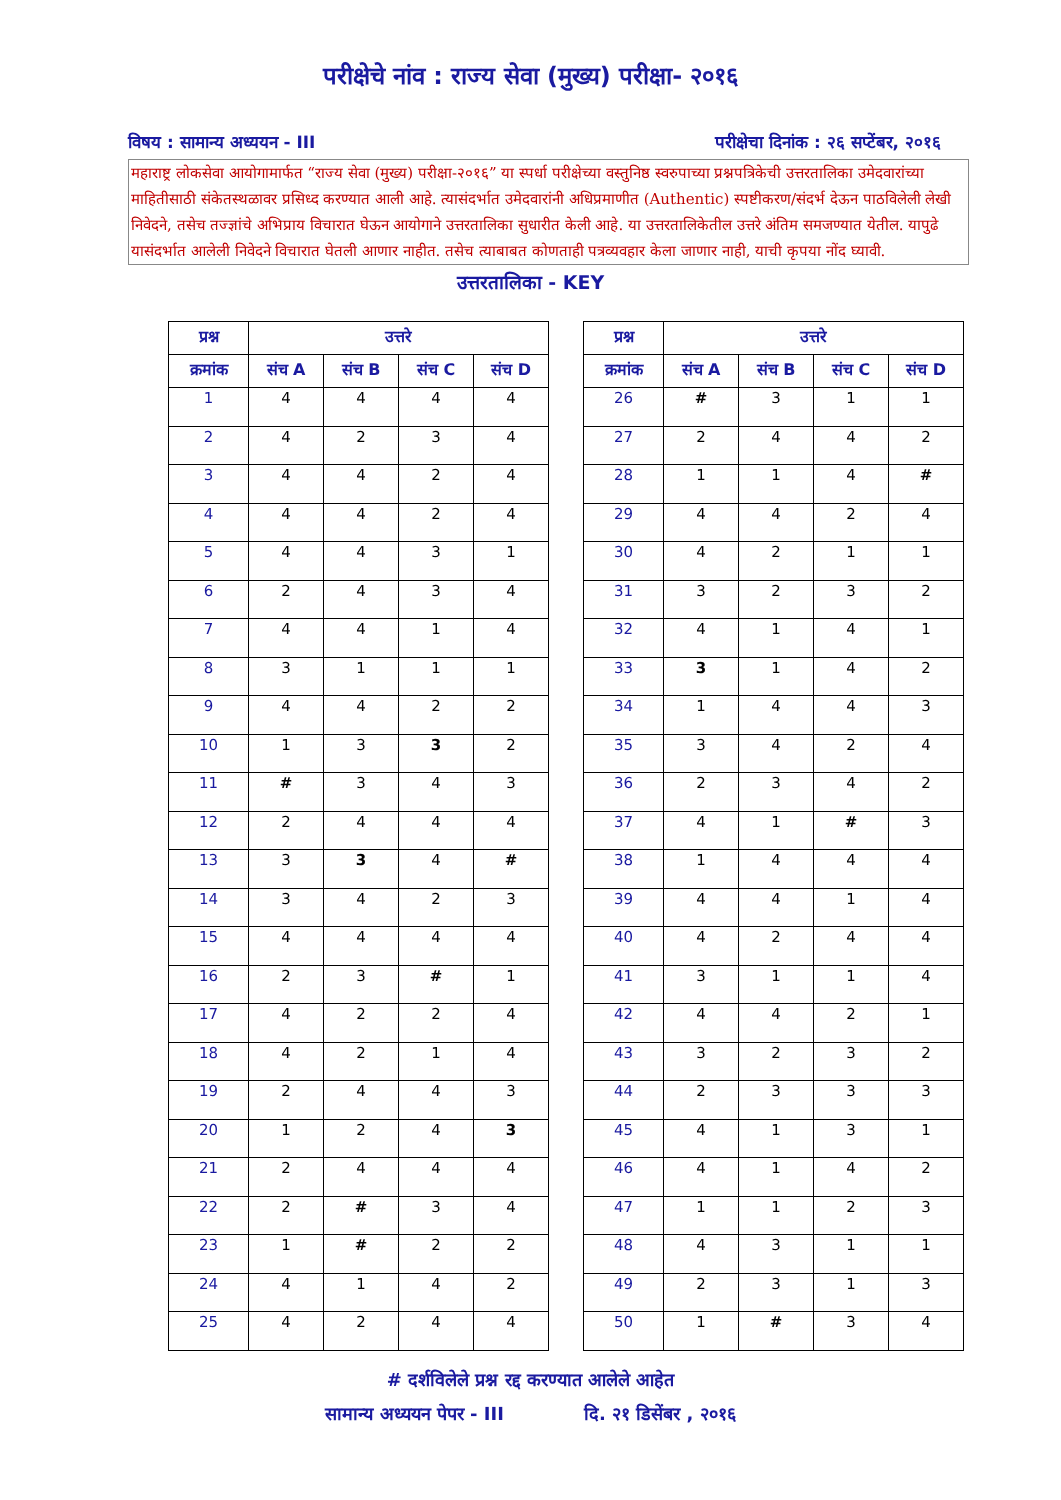परीक्षेचे नांव : राज्य सेवा (मुख्य) परीक्षा- २०१६
विषय : सामान्य अध्ययन - III परीक्षेचा दिनांक : २६ सप्टेंबर, २०१६
महाराष्ट्र लोकसेवा आयोगामार्फत “राज्य सेवा (मुख्य) परीक्षा-२०१६” या स्पर्धा परीक्षेच्या वस्तुनिष्ठ स्वरुपाच्या प्रश्नपत्रिकेची उत्तरतालिका उमेदवारांच्या माहितीसाठी संकेतस्थळावर प्रसिध्द करण्यात आली आहे. त्यासंदर्भात उमेदवारांनी अधिप्रमाणीत (Authentic) स्पष्टीकरण/संदर्भ देऊन पाठविलेली लेखी निवेदने, तसेच तज्ज्ञांचे अभिप्राय विचारात घेऊन आयोगाने उत्तरतालिका सुधारीत केली आहे. या उत्तरतालिकेतील उत्तरे अंतिम समजण्यात येतील. यापुढे यासंदर्भात आलेली निवेदने विचारात घेतली आणार नाहीत. तसेच त्याबाबत कोणताही पत्रव्यवहार केला जाणार नाही, याची कृपया नोंद घ्यावी.
उत्तरतालिका - KEY
| प्रश्न | उत्तरे | | | |
| --- | --- | --- | --- | --- |
| क्रमांक | संच A | संच B | संच C | संच D |
| 1 | 4 | 4 | 4 | 4 |
| 2 | 4 | 2 | 3 | 4 |
| 3 | 4 | 4 | 2 | 4 |
| 4 | 4 | 4 | 2 | 4 |
| 5 | 4 | 4 | 3 | 1 |
| 6 | 2 | 4 | 3 | 4 |
| 7 | 4 | 4 | 1 | 4 |
| 8 | 3 | 1 | 1 | 1 |
| 9 | 4 | 4 | 2 | 2 |
| 10 | 1 | 3 | 3 | 2 |
| 11 | # | 3 | 4 | 3 |
| 12 | 2 | 4 | 4 | 4 |
| 13 | 3 | 3 | 4 | # |
| 14 | 3 | 4 | 2 | 3 |
| 15 | 4 | 4 | 4 | 4 |
| 16 | 2 | 3 | # | 1 |
| 17 | 4 | 2 | 2 | 4 |
| 18 | 4 | 2 | 1 | 4 |
| 19 | 2 | 4 | 4 | 3 |
| 20 | 1 | 2 | 4 | 3 |
| 21 | 2 | 4 | 4 | 4 |
| 22 | 2 | # | 3 | 4 |
| 23 | 1 | # | 2 | 2 |
| 24 | 4 | 1 | 4 | 2 |
| 25 | 4 | 2 | 4 | 4 |
| प्रश्न | उत्तरे | | | |
| --- | --- | --- | --- | --- |
| क्रमांक | संच A | संच B | संच C | संच D |
| 26 | # | 3 | 1 | 1 |
| 27 | 2 | 4 | 4 | 2 |
| 28 | 1 | 1 | 4 | # |
| 29 | 4 | 4 | 2 | 4 |
| 30 | 4 | 2 | 1 | 1 |
| 31 | 3 | 2 | 3 | 2 |
| 32 | 4 | 1 | 4 | 1 |
| 33 | 3 | 1 | 4 | 2 |
| 34 | 1 | 4 | 4 | 3 |
| 35 | 3 | 4 | 2 | 4 |
| 36 | 2 | 3 | 4 | 2 |
| 37 | 4 | 1 | # | 3 |
| 38 | 1 | 4 | 4 | 4 |
| 39 | 4 | 4 | 1 | 4 |
| 40 | 4 | 2 | 4 | 4 |
| 41 | 3 | 1 | 1 | 4 |
| 42 | 4 | 4 | 2 | 1 |
| 43 | 3 | 2 | 3 | 2 |
| 44 | 2 | 3 | 3 | 3 |
| 45 | 4 | 1 | 3 | 1 |
| 46 | 4 | 1 | 4 | 2 |
| 47 | 1 | 1 | 2 | 3 |
| 48 | 4 | 3 | 1 | 1 |
| 49 | 2 | 3 | 1 | 3 |
| 50 | 1 | # | 3 | 4 |
# दर्शविलेले प्रश्न रद्द करण्यात आलेले आहेत
सामान्य अध्ययन पेपर - III दि. २१ डिसेंबर , २०१६